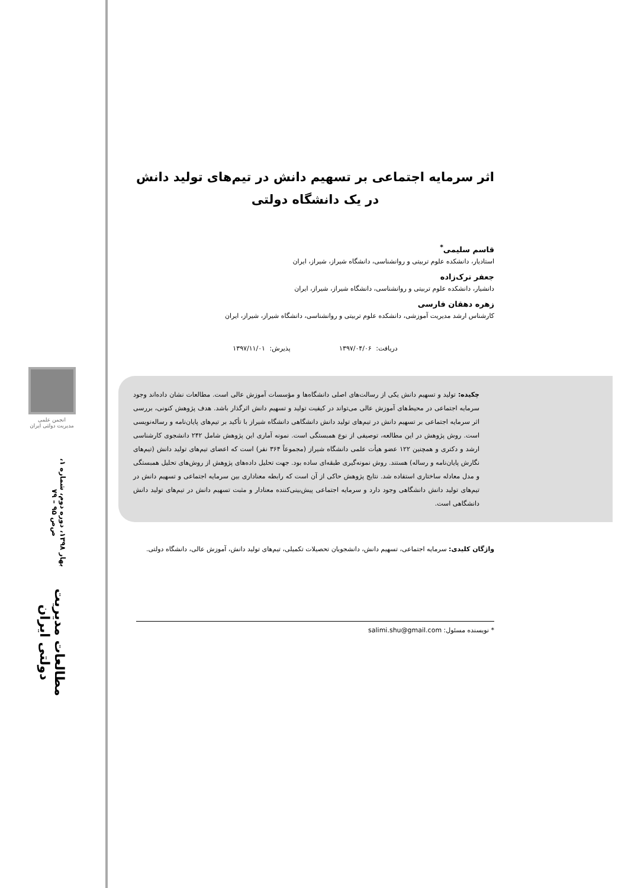انجمن علمی
مدیریت دولتی ایران
مطالعات مدیریت دولتی ایران
بهار ۱۳۹۸، دوره دوم، شماره ۱، ص‌ص ۹۵ – ۷۹
اثر سرمایه اجتماعی بر تسهیم دانش در تیم‌های تولید دانش در یک دانشگاه دولتی
قاسم سلیمی<sup>*</sup>
استادیار، دانشکده علوم تربیتی و روانشناسی، دانشگاه شیراز، شیراز، ایران
جعفر ترک‌زاده
دانشیار، دانشکده علوم تربیتی و روانشناسی، دانشگاه شیراز، شیراز، ایران
زهره دهقان فارسی
کارشناس ارشد مدیریت آموزشی، دانشکده علوم تربیتی و روانشناسی، دانشگاه شیراز، شیراز، ایران
دریافت: ۱۳۹۷/۰۴/۰۶ پذیرش: ۱۳۹۷/۱۱/۰۱
چکیده: تولید و تسهیم دانش یکی از رسالت‌های اصلی دانشگاه‌ها و مؤسسات آموزش عالی است. مطالعات نشان داده‌اند وجود سرمایه اجتماعی در محیط‌های آموزش عالی می‌تواند در کیفیت تولید و تسهیم دانش اثرگذار باشد. هدف پژوهش کنونی، بررسی اثر سرمایه اجتماعی بر تسهیم دانش در تیم‌های تولید دانش دانشگاهی دانشگاه شیراز با تأکید بر تیم‌های پایان‌نامه و رساله‌نویسی است. روش پژوهش در این مطالعه، توصیفی از نوع همبستگی است. نمونه آماری این پژوهش شامل ۲۴۲ دانشجوی کارشناسی ارشد و دکتری و همچنین ۱۲۲ عضو هیأت علمی دانشگاه شیراز (مجموعاً ۳۶۴ نفر) است که اعضای تیم‌های تولید دانش (تیم‌های نگارش پایان‌نامه و رساله) هستند. روش نمونه‌گیری طبقه‌ای ساده بود. جهت تحلیل داده‌های پژوهش از روش‌های تحلیل همبستگی و مدل معادله ساختاری استفاده شد. نتایج پژوهش حاکی از آن است که رابطه معناداری بین سرمایه اجتماعی و تسهیم دانش در تیم‌های تولید دانش دانشگاهی وجود دارد و سرمایه اجتماعی پیش‌بینی‌کننده معنادار و مثبت تسهیم دانش در تیم‌های تولید دانش دانشگاهی است.
واژگان کلیدی: سرمایه اجتماعی، تسهیم دانش، دانشجویان تحصیلات تکمیلی، تیم‌های تولید دانش، آموزش عالی، دانشگاه دولتی.
* نویسنده مسئول: salimi.shu@gmail.com